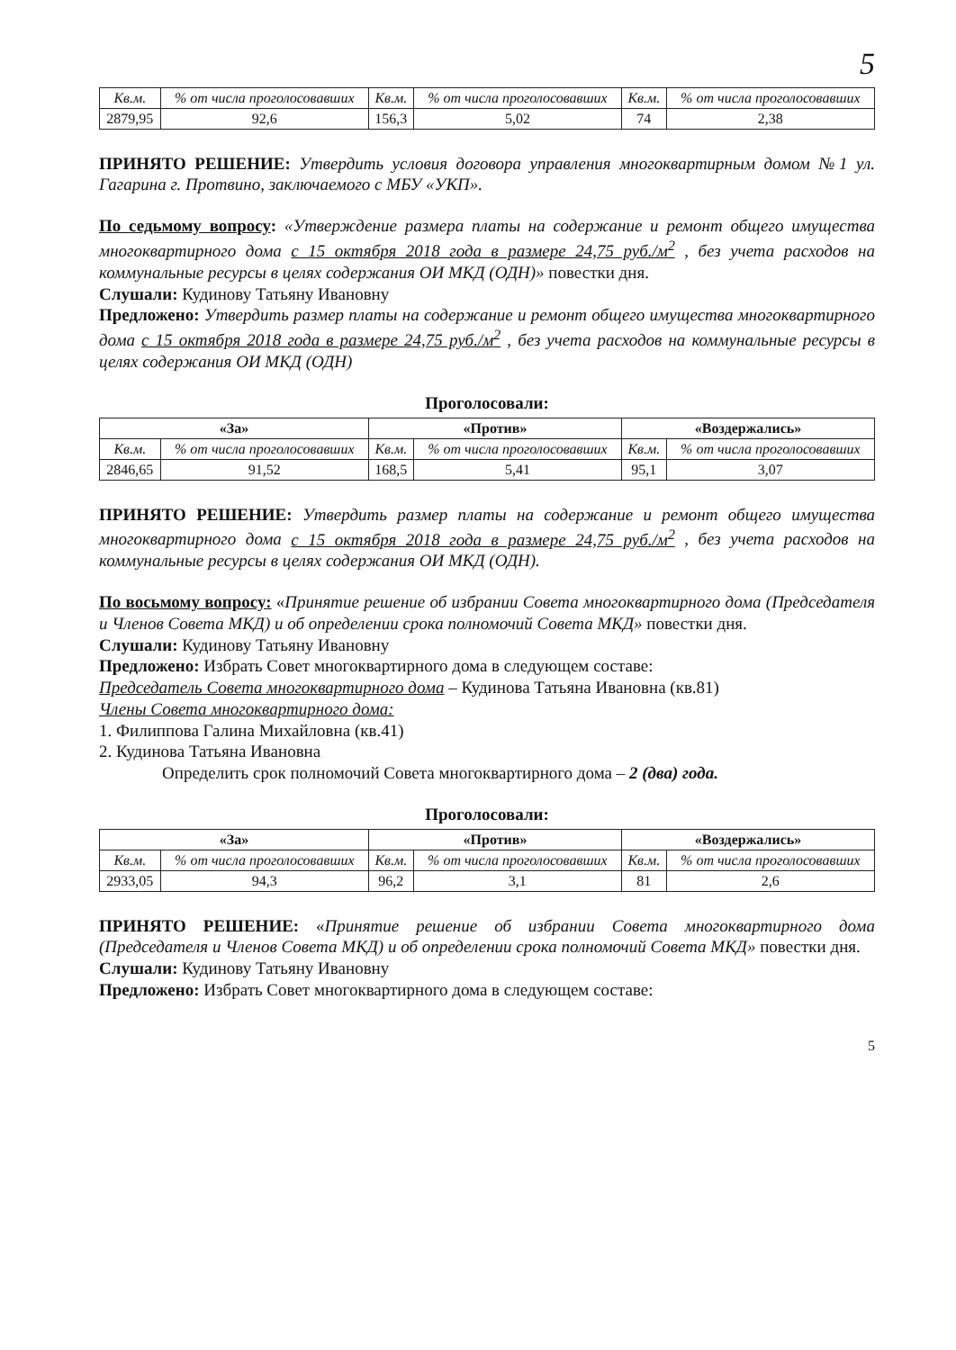5
| Кв.м. | % от числа проголосовавших | Кв.м. | % от числа проголосовавших | Кв.м. | % от числа проголосовавших |
| 2879,95 | 92,6 | 156,3 | 5,02 | 74 | 2,38 |
ПРИНЯТО РЕШЕНИЕ: Утвердить условия договора управления многоквартирным домом №1 ул. Гагарина г. Протвино, заключаемого с МБУ «УКП».
По седьмому вопросу: «Утверждение размера платы на содержание и ремонт общего имущества многоквартирного дома с 15 октября 2018 года в размере 24,75 руб./м<sup>2</sup> , без учета расходов на коммунальные ресурсы в целях содержания ОИ МКД (ОДН)» повестки дня.
Слушали: Кудинову Татьяну Ивановну
Предложено: Утвердить размер платы на содержание и ремонт общего имущества многоквартирного дома с 15 октября 2018 года в размере 24,75 руб./м<sup>2</sup> , без учета расходов на коммунальные ресурсы в целях содержания ОИ МКД (ОДН)
Проголосовали:
| «За» | | «Против» | | «Воздержались» | |
| --- | --- | --- | --- | --- | --- |
| Кв.м. | % от числа проголосовавших | Кв.м. | % от числа проголосовавших | Кв.м. | % от числа проголосовавших |
| 2846,65 | 91,52 | 168,5 | 5,41 | 95,1 | 3,07 |
ПРИНЯТО РЕШЕНИЕ: Утвердить размер платы на содержание и ремонт общего имущества многоквартирного дома с 15 октября 2018 года в размере 24,75 руб./м<sup>2</sup> , без учета расходов на коммунальные ресурсы в целях содержания ОИ МКД (ОДН).
По восьмому вопросу: «Принятие решение об избрании Совета многоквартирного дома (Председателя и Членов Совета МКД) и об определении срока полномочий Совета МКД» повестки дня.
Слушали: Кудинову Татьяну Ивановну
Предложено: Избрать Совет многоквартирного дома в следующем составе:
Председатель Совета многоквартирного дома – Кудинова Татьяна Ивановна (кв.81)
Члены Совета многоквартирного дома:
1. Филиппова Галина Михайловна (кв.41)
2. Кудинова Татьяна Ивановна
Определить срок полномочий Совета многоквартирного дома – 2 (два) года.
Проголосовали:
| «За» | | «Против» | | «Воздержались» | |
| --- | --- | --- | --- | --- | --- |
| Кв.м. | % от числа проголосовавших | Кв.м. | % от числа проголосовавших | Кв.м. | % от числа проголосовавших |
| 2933,05 | 94,3 | 96,2 | 3,1 | 81 | 2,6 |
ПРИНЯТО РЕШЕНИЕ: «Принятие решение об избрании Совета многоквартирного дома (Председателя и Членов Совета МКД) и об определении срока полномочий Совета МКД» повестки дня.
Слушали: Кудинову Татьяну Ивановну
Предложено: Избрать Совет многоквартирного дома в следующем составе:
5